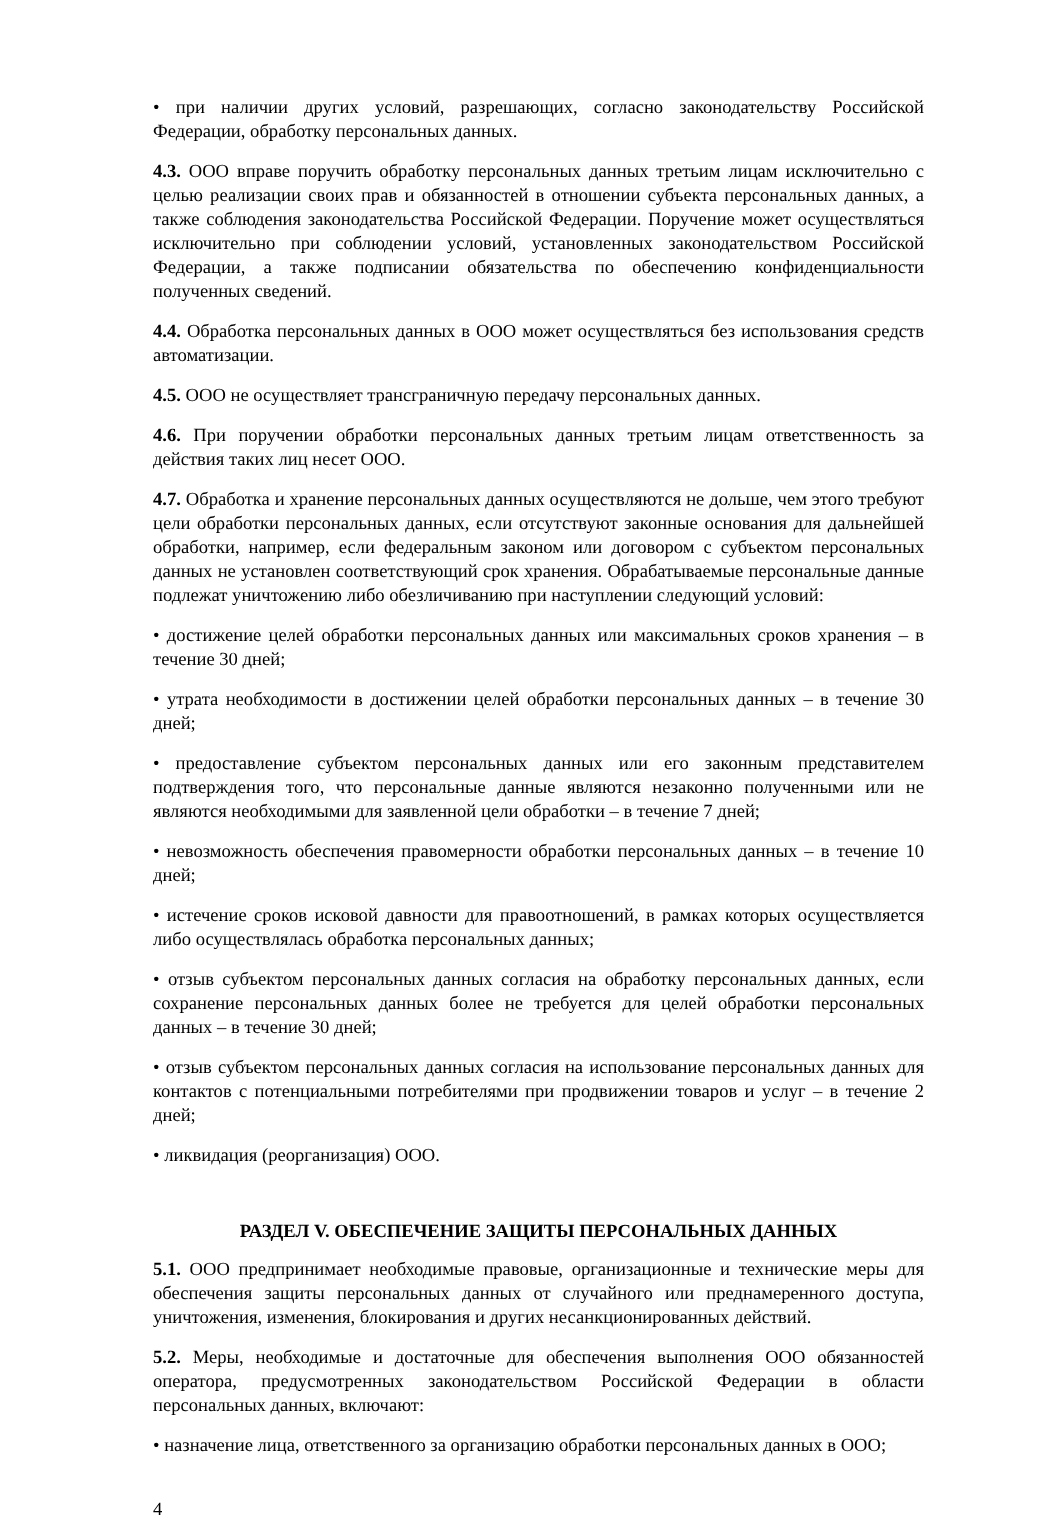• при наличии других условий, разрешающих, согласно законодательству Российской Федерации, обработку персональных данных.
4.3. ООО вправе поручить обработку персональных данных третьим лицам исключительно с целью реализации своих прав и обязанностей в отношении субъекта персональных данных, а также соблюдения законодательства Российской Федерации. Поручение может осуществляться исключительно при соблюдении условий, установленных законодательством Российской Федерации, а также подписании обязательства по обеспечению конфиденциальности полученных сведений.
4.4. Обработка персональных данных в ООО может осуществляться без использования средств автоматизации.
4.5. ООО не осуществляет трансграничную передачу персональных данных.
4.6. При поручении обработки персональных данных третьим лицам ответственность за действия таких лиц несет ООО.
4.7. Обработка и хранение персональных данных осуществляются не дольше, чем этого требуют цели обработки персональных данных, если отсутствуют законные основания для дальнейшей обработки, например, если федеральным законом или договором с субъектом персональных данных не установлен соответствующий срок хранения. Обрабатываемые персональные данные подлежат уничтожению либо обезличиванию при наступлении следующий условий:
• достижение целей обработки персональных данных или максимальных сроков хранения – в течение 30 дней;
• утрата необходимости в достижении целей обработки персональных данных – в течение 30 дней;
• предоставление субъектом персональных данных или его законным представителем подтверждения того, что персональные данные являются незаконно полученными или не являются необходимыми для заявленной цели обработки – в течение 7 дней;
• невозможность обеспечения правомерности обработки персональных данных – в течение 10 дней;
• истечение сроков исковой давности для правоотношений, в рамках которых осуществляется либо осуществлялась обработка персональных данных;
• отзыв субъектом персональных данных согласия на обработку персональных данных, если сохранение персональных данных более не требуется для целей обработки персональных данных – в течение 30 дней;
• отзыв субъектом персональных данных согласия на использование персональных данных для контактов с потенциальными потребителями при продвижении товаров и услуг – в течение 2 дней;
• ликвидация (реорганизация) ООО.
РАЗДЕЛ V. ОБЕСПЕЧЕНИЕ ЗАЩИТЫ ПЕРСОНАЛЬНЫХ ДАННЫХ
5.1. ООО предпринимает необходимые правовые, организационные и технические меры для обеспечения защиты персональных данных от случайного или преднамеренного доступа, уничтожения, изменения, блокирования и других несанкционированных действий.
5.2. Меры, необходимые и достаточные для обеспечения выполнения ООО обязанностей оператора, предусмотренных законодательством Российской Федерации в области персональных данных, включают:
• назначение лица, ответственного за организацию обработки персональных данных в ООО;
4